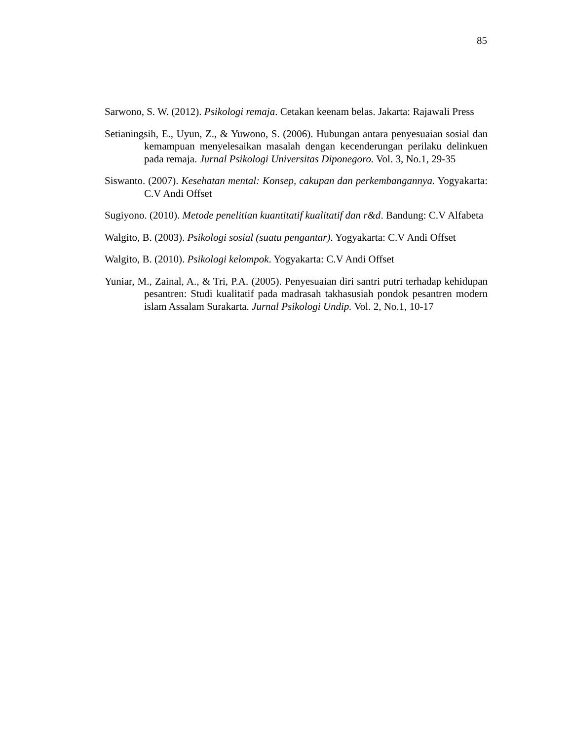85
Sarwono, S. W. (2012). Psikologi remaja. Cetakan keenam belas. Jakarta: Rajawali Press
Setianingsih, E., Uyun, Z., & Yuwono, S. (2006). Hubungan antara penyesuaian sosial dan kemampuan menyelesaikan masalah dengan kecenderungan perilaku delinkuen pada remaja. Jurnal Psikologi Universitas Diponegoro. Vol. 3, No.1, 29-35
Siswanto. (2007). Kesehatan mental: Konsep, cakupan dan perkembangannya. Yogyakarta: C.V Andi Offset
Sugiyono. (2010). Metode penelitian kuantitatif kualitatif dan r&d. Bandung: C.V Alfabeta
Walgito, B. (2003). Psikologi sosial (suatu pengantar). Yogyakarta: C.V Andi Offset
Walgito, B. (2010). Psikologi kelompok. Yogyakarta: C.V Andi Offset
Yuniar, M., Zainal, A., & Tri, P.A. (2005). Penyesuaian diri santri putri terhadap kehidupan pesantren: Studi kualitatif pada madrasah takhasusiah pondok pesantren modern islam Assalam Surakarta. Jurnal Psikologi Undip. Vol. 2, No.1, 10-17